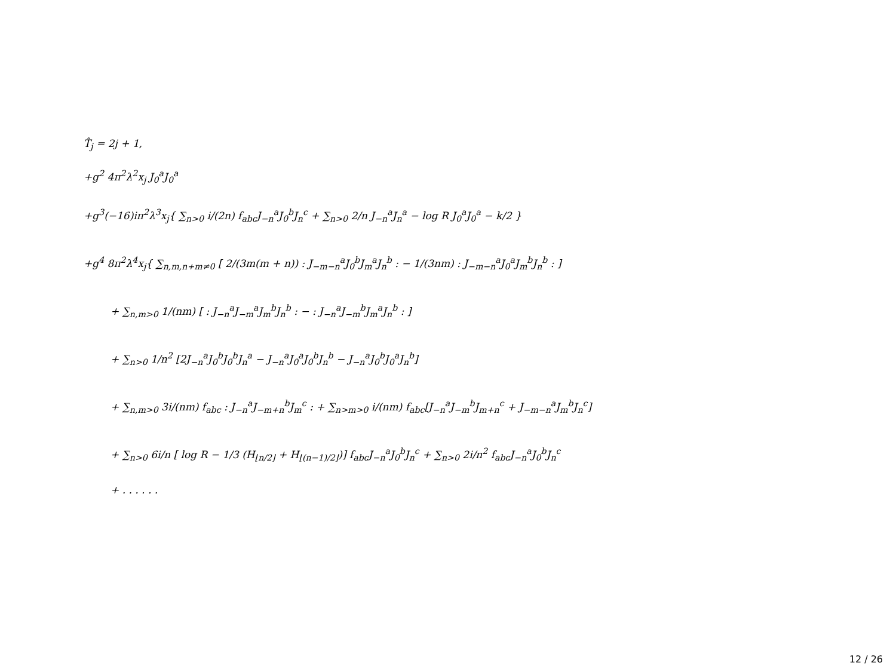T̂<sub>j</sub> = 2j + 1,
+g<sup>2</sup> 4π<sup>2</sup>λ<sup>2</sup>x<sub>j</sub> J<sub>0</sub><sup>a</sup>J<sub>0</sub><sup>a</sup>
+g<sup>3</sup>(−16)iπ<sup>2</sup>λ<sup>3</sup>x<sub>j</sub>{ ∑<sub>n>0</sub> i/(2n) f<sub>abc</sub>J<sub>−n</sub><sup>a</sup>J<sub>0</sub><sup>b</sup>J<sub>n</sub><sup>c</sup> + ∑<sub>n>0</sub> 2/n J<sub>−n</sub><sup>a</sup>J<sub>n</sub><sup>a</sup> − log R J<sub>0</sub><sup>a</sup>J<sub>0</sub><sup>a</sup> − k/2 }
+g<sup>4</sup> 8π<sup>2</sup>λ<sup>4</sup>x<sub>j</sub>{ ∑<sub>n,m,n+m≠0</sub> [ 2/(3m(m + n)) : J<sub>−m−n</sub><sup>a</sup>J<sub>0</sub><sup>b</sup>J<sub>m</sub><sup>a</sup>J<sub>n</sub><sup>b</sup> : − 1/(3nm) : J<sub>−m−n</sub><sup>a</sup>J<sub>0</sub><sup>a</sup>J<sub>m</sub><sup>b</sup>J<sub>n</sub><sup>b</sup> : ]
+ ∑<sub>n,m>0</sub> 1/(nm) [ : J<sub>−n</sub><sup>a</sup>J<sub>−m</sub><sup>a</sup>J<sub>m</sub><sup>b</sup>J<sub>n</sub><sup>b</sup> : − : J<sub>−n</sub><sup>a</sup>J<sub>−m</sub><sup>b</sup>J<sub>m</sub><sup>a</sup>J<sub>n</sub><sup>b</sup> : ]
+ ∑<sub>n>0</sub> 1/n<sup>2</sup> [2J<sub>−n</sub><sup>a</sup>J<sub>0</sub><sup>b</sup>J<sub>0</sub><sup>b</sup>J<sub>n</sub><sup>a</sup> − J<sub>−n</sub><sup>a</sup>J<sub>0</sub><sup>a</sup>J<sub>0</sub><sup>b</sup>J<sub>n</sub><sup>b</sup> − J<sub>−n</sub><sup>a</sup>J<sub>0</sub><sup>b</sup>J<sub>0</sub><sup>a</sup>J<sub>n</sub><sup>b</sup>]
+ ∑<sub>n,m>0</sub> 3i/(nm) f<sub>abc</sub> : J<sub>−n</sub><sup>a</sup>J<sub>−m+n</sub><sup>b</sup>J<sub>m</sub><sup>c</sup> : + ∑<sub>n>m>0</sub> i/(nm) f<sub>abc</sub>[J<sub>−n</sub><sup>a</sup>J<sub>−m</sub><sup>b</sup>J<sub>m+n</sub><sup>c</sup> + J<sub>−m−n</sub><sup>a</sup>J<sub>m</sub><sup>b</sup>J<sub>n</sub><sup>c</sup>]
+ ∑<sub>n>0</sub> 6i/n [ log R − 1/3 (H<sub>⌊n/2⌋</sub> + H<sub>⌊(n−1)/2⌋</sub>)] f<sub>abc</sub>J<sub>−n</sub><sup>a</sup>J<sub>0</sub><sup>b</sup>J<sub>n</sub><sup>c</sup> + ∑<sub>n>0</sub> 2i/n<sup>2</sup> f<sub>abc</sub>J<sub>−n</sub><sup>a</sup>J<sub>0</sub><sup>b</sup>J<sub>n</sub><sup>c</sup>
+ . . . . . .
12 / 26